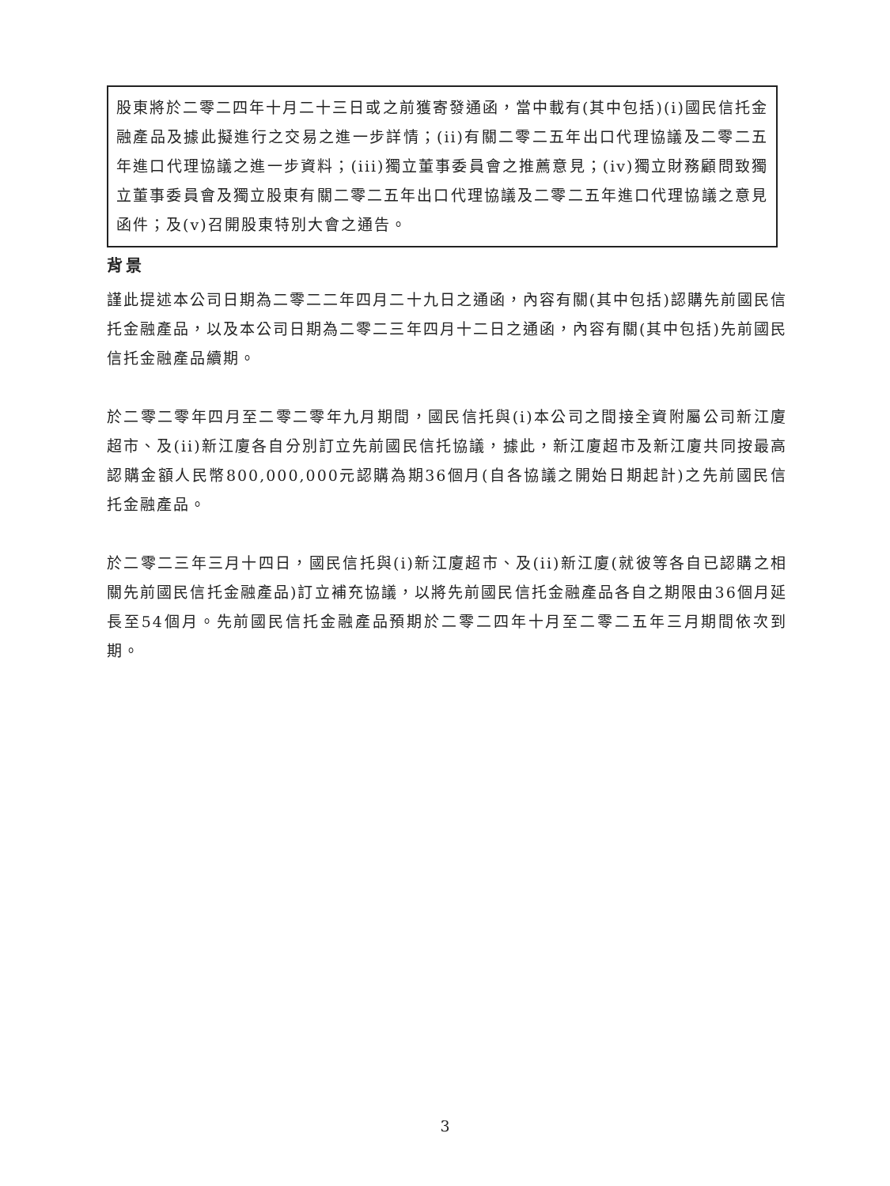股東將於二零二四年十月二十三日或之前獲寄發通函，當中載有(其中包括)(i)國民信托金融產品及據此擬進行之交易之進一步詳情；(ii)有關二零二五年出口代理協議及二零二五年進口代理協議之進一步資料；(iii)獨立董事委員會之推薦意見；(iv)獨立財務顧問致獨立董事委員會及獨立股東有關二零二五年出口代理協議及二零二五年進口代理協議之意見函件；及(v)召開股東特別大會之通告。
背景
謹此提述本公司日期為二零二二年四月二十九日之通函，內容有關(其中包括)認購先前國民信托金融產品，以及本公司日期為二零二三年四月十二日之通函，內容有關(其中包括)先前國民信托金融產品續期。
於二零二零年四月至二零二零年九月期間，國民信托與(i)本公司之間接全資附屬公司新江廈超市、及(ii)新江廈各自分別訂立先前國民信托協議，據此，新江廈超市及新江廈共同按最高認購金額人民幣800,000,000元認購為期36個月(自各協議之開始日期起計)之先前國民信托金融產品。
於二零二三年三月十四日，國民信托與(i)新江廈超市、及(ii)新江廈(就彼等各自已認購之相關先前國民信托金融產品)訂立補充協議，以將先前國民信托金融產品各自之期限由36個月延長至54個月。先前國民信托金融產品預期於二零二四年十月至二零二五年三月期間依次到期。
3